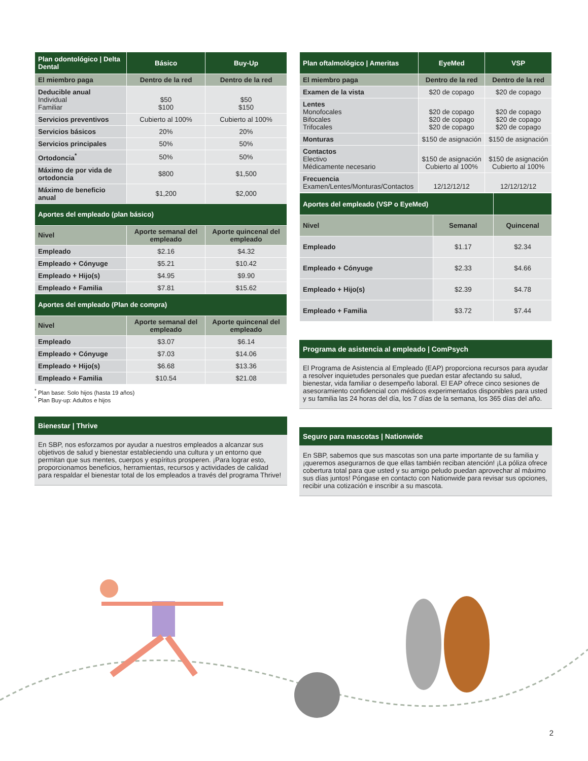| Plan odontológico / Delta Dental | Básico | Buy-Up |
| --- | --- | --- |
| El miembro paga | Dentro de la red | Dentro de la red |
| Deducible anual Individual Familiar | $50 $100 | $50 $150 |
| Servicios preventivos | Cubierto al 100% | Cubierto al 100% |
| Servicios básicos | 20% | 20% |
| Servicios principales | 50% | 50% |
| Ortodoncia<sup>*</sup> | 50% | 50% |
| Máximo de por vida de ortodoncia | $800 | $1,500 |
| Máximo de beneficio anual | $1,200 | $2,000 |
| Aportes del empleado (plan básico) | | |
| Nivel | Aporte semanal del empleado | Aporte quincenal del empleado |
| Empleado | $2.16 | $4.32 |
| Empleado + Cónyuge | $5.21 | $10.42 |
| Empleado + Hijo(s) | $4.95 | $9.90 |
| Empleado + Familia | $7.81 | $15.62 |
| Aportes del empleado (Plan de compra) | | |
| Nivel | Aporte semanal del empleado | Aporte quincenal del empleado |
| Empleado | $3.07 | $6.14 |
| Empleado + Cónyuge | $7.03 | $14.06 |
| Empleado + Hijo(s) | $6.68 | $13.36 |
| Empleado + Familia | $10.54 | $21.08 |
<sup>*</sup> Plan base: Solo hijos (hasta 19 años)
<sup>*</sup> Plan Buy-up: Adultos e hijos
Bienestar | Thrive
En SBP, nos esforzamos por ayudar a nuestros empleados a alcanzar sus objetivos de salud y bienestar estableciendo una cultura y un entorno que permitan que sus mentes, cuerpos y espíritus prosperen. ¡Para lograr esto, proporcionamos beneficios, herramientas, recursos y actividades de calidad para respaldar el bienestar total de los empleados a través del programa Thrive!
| Plan oftalmológico / Ameritas | EyeMed | VSP |
| --- | --- | --- |
| El miembro paga | Dentro de la red | Dentro de la red |
| Examen de la vista | $20 de copago | $20 de copago |
| Lentes Monofocales Bifocales Trifocales | $20 de copago $20 de copago $20 de copago | $20 de copago $20 de copago $20 de copago |
| Monturas | $150 de asignación | $150 de asignación |
| Contactos Electivo Médicamente necesario | $150 de asignación Cubierto al 100% | $150 de asignación Cubierto al 100% |
| Frecuencia Examen/Lentes/Monturas/Contactos | 12/12/12/12 | 12/12/12/12 |
| Aportes del empleado (VSP o EyeMed) | | |
| --- | --- | --- |
| Nivel | Semanal | Quincenal |
| Empleado | $1.17 | $2.34 |
| Empleado + Cónyuge | $2.33 | $4.66 |
| Empleado + Hijo(s) | $2.39 | $4.78 |
| Empleado + Familia | $3.72 | $7.44 |
Programa de asistencia al empleado | ComPsych
El Programa de Asistencia al Empleado (EAP) proporciona recursos para ayudar a resolver inquietudes personales que puedan estar afectando su salud, bienestar, vida familiar o desempeño laboral. El EAP ofrece cinco sesiones de asesoramiento confidencial con médicos experimentados disponibles para usted y su familia las 24 horas del día, los 7 días de la semana, los 365 días del año.
Seguro para mascotas | Nationwide
En SBP, sabemos que sus mascotas son una parte importante de su familia y ¡queremos asegurarnos de que ellas también reciban atención! ¡La póliza ofrece cobertura total para que usted y su amigo peludo puedan aprovechar al máximo sus días juntos! Póngase en contacto con Nationwide para revisar sus opciones, recibir una cotización e inscribir a su mascota.
2